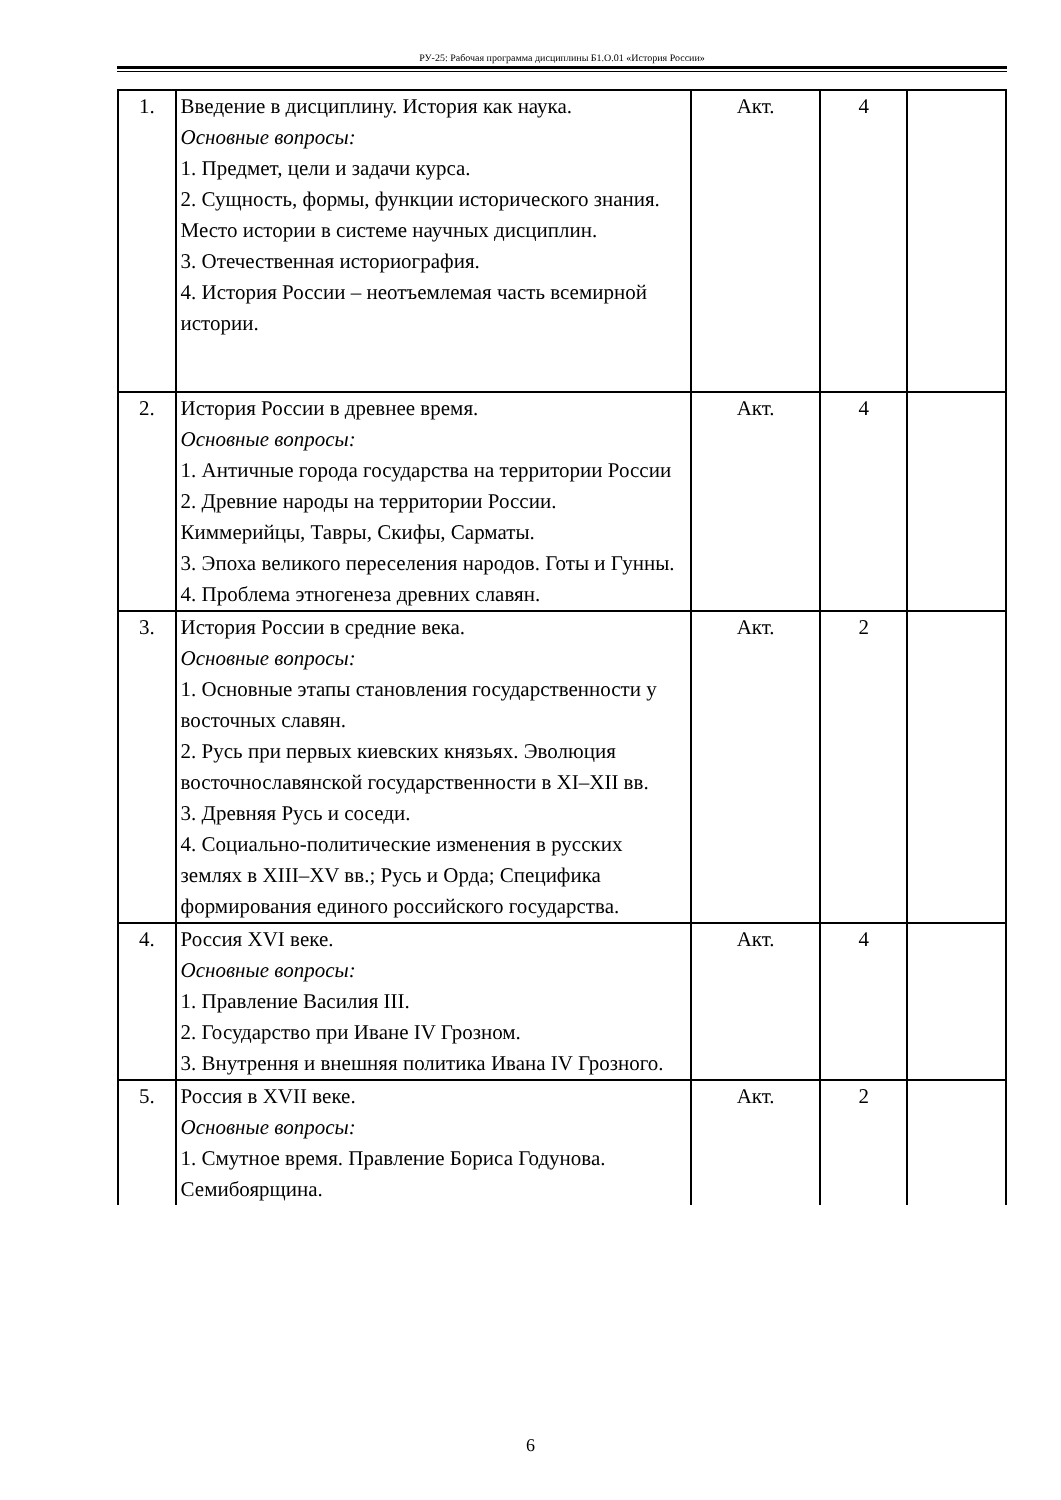РУ-25: Рабочая программа дисциплины Б1.О.01 «История России»
| 1. | Введение в дисциплину. История как наука. Основные вопросы: 1. Предмет, цели и задачи курса. 2. Сущность, формы, функции исторического знания. Место истории в системе научных дисциплин. 3. Отечественная историография. 4. История России – неотъемлемая часть всемирной истории. | Акт. | 4 | |
| 2. | История России в древнее время. Основные вопросы: 1. Античные города государства на территории России 2. Древние народы на территории России. Киммерийцы, Тавры, Скифы, Сарматы. 3. Эпоха великого переселения народов. Готы и Гунны. 4. Проблема этногенеза древних славян. | Акт. | 4 | |
| 3. | История России в средние века. Основные вопросы: 1. Основные этапы становления государственности у восточных славян. 2. Русь при первых киевских князьях. Эволюция восточнославянской государственности в XI–XII вв. 3. Древняя Русь и соседи. 4. Социально-политические изменения в русских землях в XIII–XV вв.; Русь и Орда; Специфика формирования единого российского государства. | Акт. | 2 | |
| 4. | Россия XVI веке. Основные вопросы: 1. Правление Василия III. 2. Государство при Иване IV Грозном. 3. Внутрення и внешняя политика Ивана IV Грозного. | Акт. | 4 | |
| 5. | Россия в XVII веке. Основные вопросы: 1. Смутное время. Правление Бориса Годунова. Семибоярщина. | Акт. | 2 | |
6